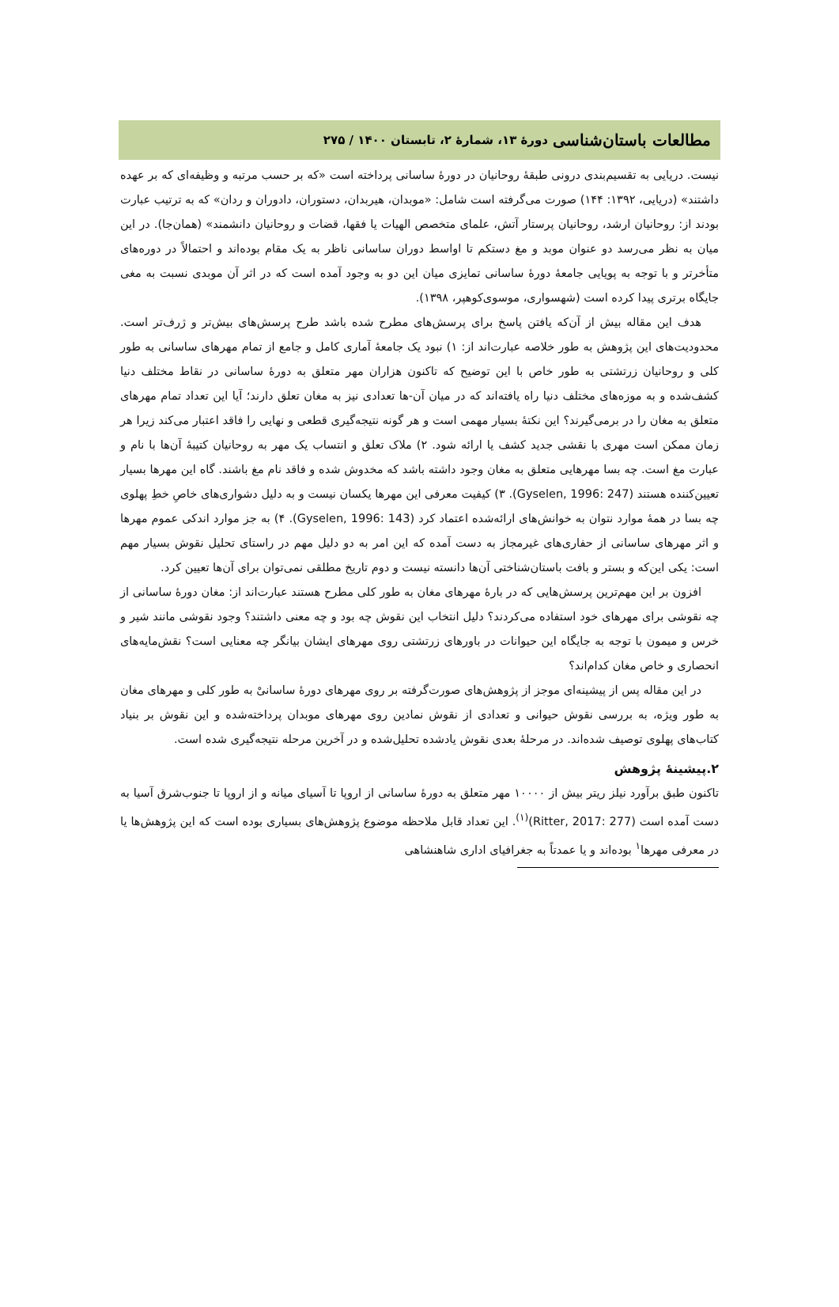مطالعات باستان‌شناسی دورهٔ ۱۳، شمارهٔ ۲، تابستان ۱۴۰۰ / ۲۷۵
نیست. دریایی به تقسیم‌بندی درونی طبقهٔ روحانیان در دورهٔ ساسانی پرداخته است «که بر حسب مرتبه و وظیفه‌ای که بر عهده داشتند» (دریایی، ۱۳۹۲: ۱۴۴) صورت می‌گرفته است شامل: «موبدان، هیربدان، دستوران، دادوران و ردان» که به ترتیب عبارت بودند از: روحانیان ارشد، روحانیان پرستار آتش، علمای متخصص الهیات یا فقها، قضات و روحانیان دانشمند» (همان‌جا). در این میان به نظر می‌رسد دو عنوان موبد و مغ دستکم تا اواسط دوران ساسانی ناظر به یک مقام بوده‌اند و احتمالاً در دوره‌های متأخرتر و با توجه به پویایی جامعهٔ دورهٔ ساسانی تمایزی میان این دو به وجود آمده است که در اثر آن موبدی نسبت به مغی جایگاه برتری پیدا کرده است (شهسواری، موسوی‌کوهپر، ۱۳۹۸).
هدف این مقاله بیش از آن‌که یافتن پاسخ برای پرسش‌های مطرح شده باشد طرح پرسش‌های بیش‌تر و ژرف‌تر است. محدودیت‌های این پژوهش به طور خلاصه عبارت‌اند از: ۱) نبود یک جامعهٔ آماری کامل و جامع از تمام مهرهای ساسانی به طور کلی و روحانیان زرتشتی به طور خاص با این توضیح که تاکنون هزاران مهر متعلق به دورهٔ ساسانی در نقاط مختلف دنیا کشف‌شده و به موزه‌های مختلف دنیا راه یافته‌اند که در میان آن-ها تعدادی نیز به مغان تعلق دارند؛ آیا این تعداد تمام مهرهای متعلق به مغان را در برمی‌گیرند؟ این نکتهٔ بسیار مهمی است و هر گونه نتیجه‌گیری قطعی و نهایی را فاقد اعتبار می‌کند زیرا هر زمان ممکن است مهری با نقشی جدید کشف یا ارائه شود. ۲) ملاک تعلق و انتساب یک مهر به روحانیان کتیبهٔ آن‌ها با نام و عبارت مغ است. چه بسا مهرهایی متعلق به مغان وجود داشته باشد که مخدوش شده و فاقد نام مغ باشند. گاه این مهرها بسیار تعیین‌کننده هستند (Gyselen, 1996: 247). ۳) کیفیت معرفی این مهرها یکسان نیست و به دلیل دشواری‌های خاصِ خطِ پهلوی چه بسا در همهٔ موارد نتوان به خوانش‌های ارائه‌شده اعتماد کرد (Gyselen, 1996: 143). ۴) به جز موارد اندکی عموم مهرها و اثر مهرهای ساسانی از حفاری‌های غیرمجاز به دست آمده که این امر به دو دلیل مهم در راستای تحلیل نقوش بسیار مهم است: یکی این‌که و بستر و بافت باستان‌شناختی آن‌ها دانسته نیست و دوم تاریخ مطلقی نمی‌توان برای آن‌ها تعیین کرد.
افزون بر این مهم‌ترین پرسش‌هایی که در بارهٔ مهرهای مغان به طور کلی مطرح هستند عبارت‌اند از: مغان دورهٔ ساسانی از چه نقوشی برای مهرهای خود استفاده می‌کردند؟ دلیل انتخاب این نقوش چه بود و چه معنی داشتند؟ وجود نقوشی مانند شیر و خرس و میمون با توجه به جایگاه این حیوانات در باورهای زرتشتی روی مهرهای ایشان بیانگر چه معنایی است؟ نقش‌مایه‌های انحصاری و خاص مغان کدام‌اند؟
در این مقاله پس از پیشینه‌ای موجز از پژوهش‌های صورت‌گرفته بر روی مهرهای دورهٔ ساسانیْ به طور کلی و مهرهای مغان به طور ویژه، به بررسی نقوش حیوانی و تعدادی از نقوش نمادین روی مهرهای موبدان پرداخته‌شده و این نقوش بر بنیاد کتاب‌های پهلوی توصیف شده‌اند. در مرحلهٔ بعدی نقوش یادشده تحلیل‌شده و در آخرین مرحله نتیجه‌گیری شده است.
۲.پیشینهٔ پژوهش
تاکنون طبق برآورد نیلز ریتر بیش از ۱۰۰۰۰ مهر متعلق به دورهٔ ساسانی از اروپا تا آسیای میانه و از اروپا تا جنوب‌شرق آسیا به دست آمده است (Ritter, 2017: 277)<sup>(۱)</sup>. این تعداد قابل ملاحظه موضوع پژوهش‌های بسیاری بوده است که این پژوهش‌ها یا در معرفی مهرها<sup>۱</sup> بوده‌اند و یا عمدتاً به جغرافیای اداری شاهنشاهی